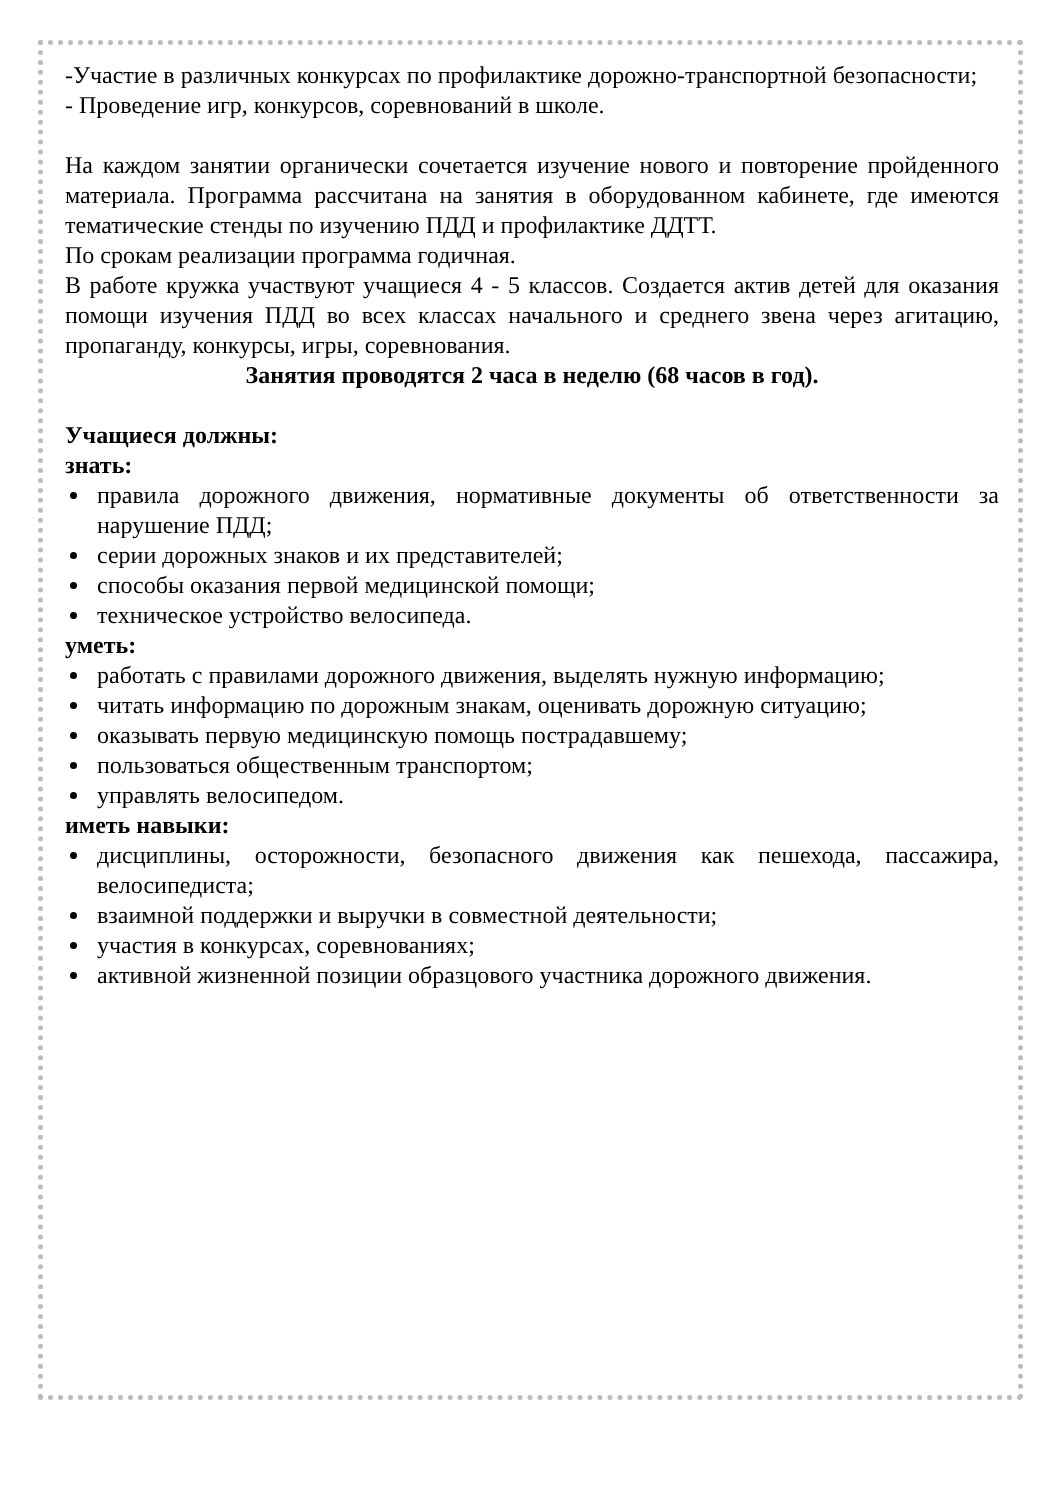-Участие в различных конкурсах по профилактике дорожно-транспортной безопасности;
- Проведение игр, конкурсов, соревнований в школе.
На каждом занятии органически сочетается изучение нового и повторение пройденного материала. Программа рассчитана на занятия в оборудованном кабинете, где имеются тематические стенды по изучению ПДД и профилактике ДДТТ.
По срокам реализации программа годичная.
В работе кружка участвуют учащиеся 4 - 5 классов. Создается актив детей для оказания помощи изучения ПДД во всех классах начального и среднего звена через агитацию, пропаганду, конкурсы, игры, соревнования.
Занятия проводятся 2 часа в неделю (68 часов в год).
Учащиеся должны:
знать:
правила дорожного движения, нормативные документы об ответственности за нарушение ПДД;
серии дорожных знаков и их представителей;
способы оказания первой медицинской помощи;
техническое устройство велосипеда.
уметь:
работать с правилами дорожного движения, выделять нужную информацию;
читать информацию по дорожным знакам, оценивать дорожную ситуацию;
оказывать первую медицинскую помощь пострадавшему;
пользоваться общественным транспортом;
управлять велосипедом.
иметь навыки:
дисциплины, осторожности, безопасного движения как пешехода, пассажира, велосипедиста;
взаимной поддержки и выручки в совместной деятельности;
участия в конкурсах, соревнованиях;
активной жизненной позиции образцового участника дорожного движения.